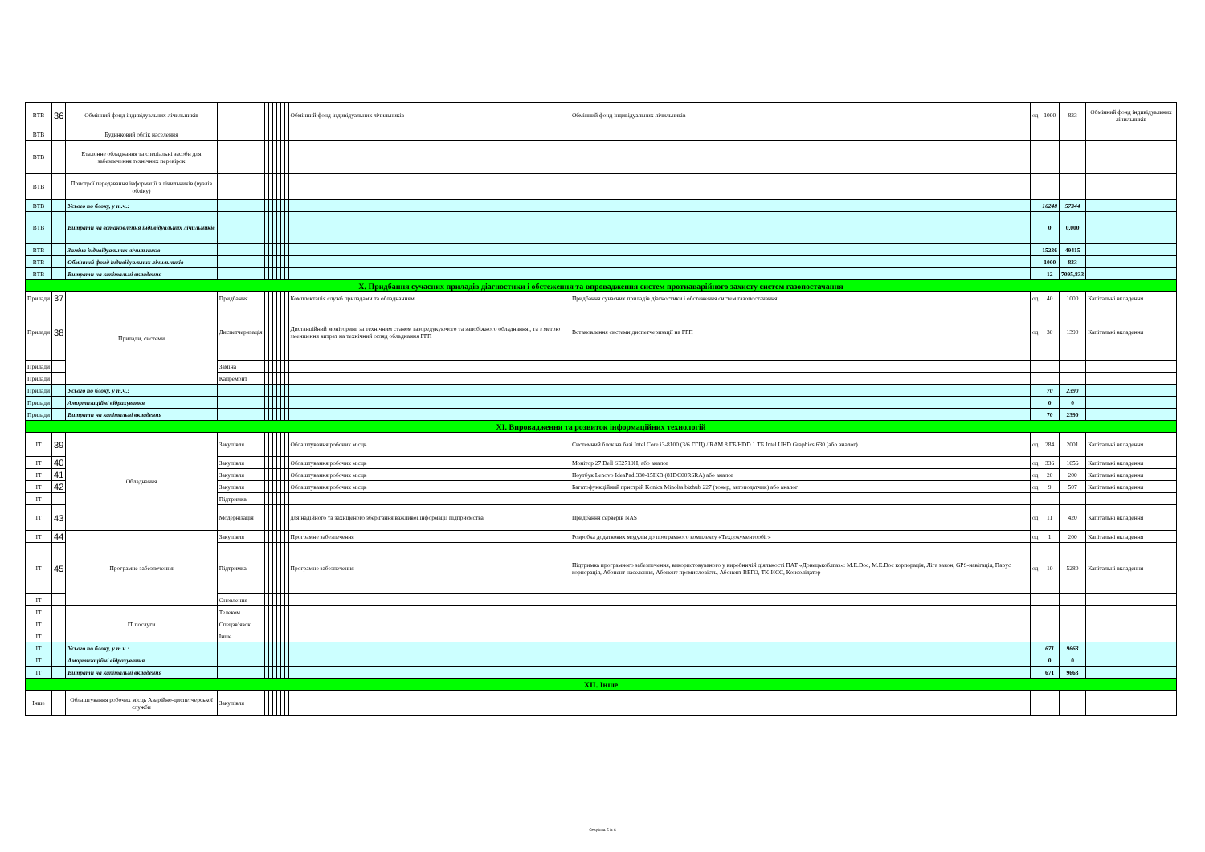| ВТВ | 36 | Обмінний фонд індивідуальних лічильників | | | | | | | | Обмінний фонд індивідуальних лічильників | Обмінний фонд індивідуальних лічильників | од | 1000 | 833 | Обмінний фонд індивідуальних лічильників |
| ВТВ | | Будинковий облік населення | | | | | | | | | | | | | |
| ВТВ | | Еталонне обладнання та спеціальні засоби для забезпечення технічних перевірок | | | | | | | | | | | | | |
| ВТВ | | Пристрої передавання інформації з лічильників (вузлів обліку) | | | | | | | | | | | | | |
| ВТВ | | Усього по блоку, у т.ч.: | | | | | | | | | | | 16248 | 57344 | |
| ВТВ | | Витрати на встановлення індивідуальних лічильників | | | | | | | | | | | 0 | 0,000 | |
| ВТВ | | Заміна індивідуальних лічильників | | | | | | | | | | | 15236 | 49415 | |
| ВТВ | | Обмінний фонд індивідуальних лічильників | | | | | | | | | | | 1000 | 833 | |
| ВТВ | | Витрати на капітальні вкладення | | | | | | | | | | | 12 | 7095,833 | |
| X. Придбання сучасних приладів діагностики і обстеження та впровадження систем протиаварійного захисту систем газопостачання | | | | | | | | | | | | | | | |
| Прилади | 37 | Прилади, системи | Придбання | | | | | | | Комплектація служб приладами та обладнанням | Придбання сучасних приладів діагностики і обстеження систем газопостачання | од | 40 | 1000 | Капітальні вкладення |
| Прилади | 38 | | Диспетчеризація | | | | | | | Дистанційний моніторинг за технічним станом газоредукуючого та запобіжного обладнання , та з метою зменшення витрат на технічний огляд обладнання ГРП | Встановлення системи диспетчеризації на ГРП | од | 30 | 1390 | Капітальні вкладення |
| Прилади | | | Заміна | | | | | | | | | | | | |
| Прилади | | | Капремонт | | | | | | | | | | | | |
| Прилади | | Усього по блоку, у т.ч.: | | | | | | | | | | | 70 | 2390 | |
| Прилади | | Амортизаційні відрахування | | | | | | | | | | | 0 | 0 | |
| Прилади | | Витрати на капітальні вкладення | | | | | | | | | | | 70 | 2390 | |
| XI. Впровадження та розвиток інформаційних технологій | | | | | | | | | | | | | | | |
| IT | 39 | Обладнання | Закупівля | | | | | | | Облаштування робочих місць | Системний блок на базі Intel Core i3-8100 (3/6 ГГЦ) / RAM 8 ГБ/HDD 1 ТБ Intel UHD Graphics 630 (або аналог) | од | 284 | 2001 | Капітальні вкладення |
| IT | 40 | | Закупівля | | | | | | | Облаштування робочих місць | Монітор 27 Dell SE2719H, або аналог | од | 336 | 1056 | Капітальні вкладення |
| IT | 41 | | Закупівля | | | | | | | Облаштування робочих місць | Ноутбук Lenovo IdeaPad 330-15IKB (81DC00R6RA) або аналог | од | 20 | 200 | Капітальні вкладення |
| IT | 42 | | Закупівля | | | | | | | Облаштування робочих місць | Багатофункційний пристрій Konica Minolta bizhub 227 (тонер, автоподатчик) або аналог | од | 9 | 507 | Капітальні вкладення |
| IT | | | Підтримка | | | | | | | | | | | | |
| IT | 43 | | Модернізація | | | | | | | для надійного та захищеного зберігання важливої інформації підприємства | Придбання серверів NAS | од | 11 | 420 | Капітальні вкладення |
| IT | 44 | Програмне забезпечення | Закупівля | | | | | | | Програмне забезпечення | Розробка додаткових модулів до програмного комплексу «Техдокументообіг» | од | 1 | 200 | Капітальні вкладення |
| IT | 45 | | Підтримка | | | | | | | Програмне забезпечення | Підтримка програмного забезпечення, використовуваного у виробничій діяльності ПАТ «Донецькоблгаз»: M.E.Doc, M.E.Doc корпорація, Ліга закон, GPS-навігація, Парус корпорація, Абонент населення, Абонент промисловість, Абонент ВБГО, ТК-ИСС, Консолідатор | од | 10 | 5280 | Капітальні вкладення |
| IT | | | Оновлення | | | | | | | | | | | | |
| IT | | IT послуги | Телеком | | | | | | | | | | | | |
| IT | | | Спецзв’язок | | | | | | | | | | | | |
| IT | | | Інше | | | | | | | | | | | | |
| IT | | Усього по блоку, у т.ч.: | | | | | | | | | | | 671 | 9663 | |
| IT | | Амортизаційні відрахування | | | | | | | | | | | 0 | 0 | |
| IT | | Витрати на капітальні вкладення | | | | | | | | | | | 671 | 9663 | |
| XII. Інше | | | | | | | | | | | | | | | |
| Інше | | Облаштування робочих місць Аварійно-диспетчерської служби | Закупівля | | | | | | | | | | | | |
Сторінка 5 із 6